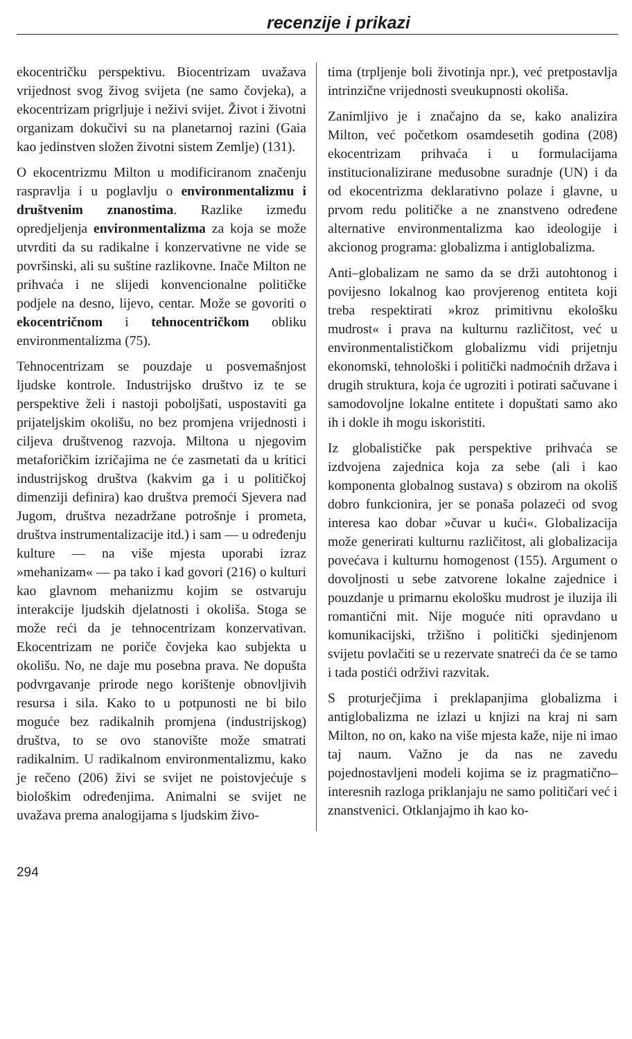recenzije i prikazi
ekocentričku perspektivu. Biocentrizam uvažava vrijednost svog živog svijeta (ne samo čovjeka), a ekocentrizam prigrljuje i neživi svijet. Život i životni organizam dokučivi su na planetarnoj razini (Gaia kao jedinstven složen životni sistem Zemlje) (131).
O ekocentrizmu Milton u modificiranom značenju raspravlja i u poglavlju o environmentalizmu i društvenim znanostima. Razlike između opredjeljenja environmentalizma za koja se može utvrditi da su radikalne i konzervativne ne vide se površinski, ali su suštine razlikovne. Inače Milton ne prihvaća i ne slijedi konvencionalne političke podjele na desno, lijevo, centar. Može se govoriti o ekocentričnom i tehnocentričkom obliku environmentalizma (75).
Tehnocentrizam se pouzdaje u posvemašnjost ljudske kontrole. Industrijsko društvo iz te se perspektive želi i nastoji poboljšati, uspostaviti ga prijateljskim okolišu, no bez promjena vrijednosti i ciljeva društvenog razvoja. Miltona u njegovim metaforičkim izričajima ne će zasmetati da u kritici industrijskog društva (kakvim ga i u političkoj dimenziji definira) kao društva premoći Sjevera nad Jugom, društva nezadržane potrošnje i prometa, društva instrumentalizacije itd.) i sam — u određenju kulture — na više mjesta uporabi izraz »mehanizam« — pa tako i kad govori (216) o kulturi kao glavnom mehanizmu kojim se ostvaruju interakcije ljudskih djelatnosti i okoliša. Stoga se može reći da je tehnocentrizam konzervativan. Ekocentrizam ne poriče čovjeka kao subjekta u okolišu. No, ne daje mu posebna prava. Ne dopušta podvrgavanje prirode nego korištenje obnovljivih resursa i sila. Kako to u potpunosti ne bi bilo moguće bez radikalnih promjena (industrijskog) društva, to se ovo stanovište može smatrati radikalnim. U radikalnom environmentalizmu, kako je rečeno (206) živi se svijet ne poistovjećuje s biološkim određenjima. Animalni se svijet ne uvažava prema analogijama s ljudskim živo-
tima (trpljenje boli životinja npr.), već pretpostavlja intrinzične vrijednosti sveukupnosti okoliša.
Zanimljivo je i značajno da se, kako analizira Milton, već početkom osamdesetih godina (208) ekocentrizam prihvaća i u formulacijama institucionalizirane međusobne suradnje (UN) i da od ekocentrizma deklarativno polaze i glavne, u prvom redu političke a ne znanstveno određene alternative environmentalizma kao ideologije i akcionog programa: globalizma i antiglobalizma.
Anti–globalizam ne samo da se drži autohtonog i povijesno lokalnog kao provjerenog entiteta koji treba respektirati »kroz primitivnu ekološku mudrost« i prava na kulturnu različitost, već u environmentalističkom globalizmu vidi prijetnju ekonomski, tehnološki i politički nadmoćnih država i drugih struktura, koja će ugroziti i potirati sačuvane i samodovoljne lokalne entitete i dopuštati samo ako ih i dokle ih mogu iskoristiti.
Iz globalističke pak perspektive prihvaća se izdvojena zajednica koja za sebe (ali i kao komponenta globalnog sustava) s obzirom na okoliš dobro funkcionira, jer se ponaša polazeći od svog interesa kao dobar »čuvar u kući«. Globalizacija može generirati kulturnu različitost, ali globalizacija povećava i kulturnu homogenost (155). Argument o dovoljnosti u sebe zatvorene lokalne zajednice i pouzdanje u primarnu ekološku mudrost je iluzija ili romantični mit. Nije moguće niti opravdano u komunikacijski, tržišno i politički sjedinjenom svijetu povlačiti se u rezervate snatreći da će se tamo i tada postići održivi razvitak.
S proturječjima i preklapanjima globalizma i antiglobalizma ne izlazi u knjizi na kraj ni sam Milton, no on, kako na više mjesta kaže, nije ni imao taj naum. Važno je da nas ne zavedu pojednostavljeni modeli kojima se iz pragmatično–interesnih razloga priklanjaju ne samo političari već i znanstvenici. Otklanjajmo ih kao ko-
294